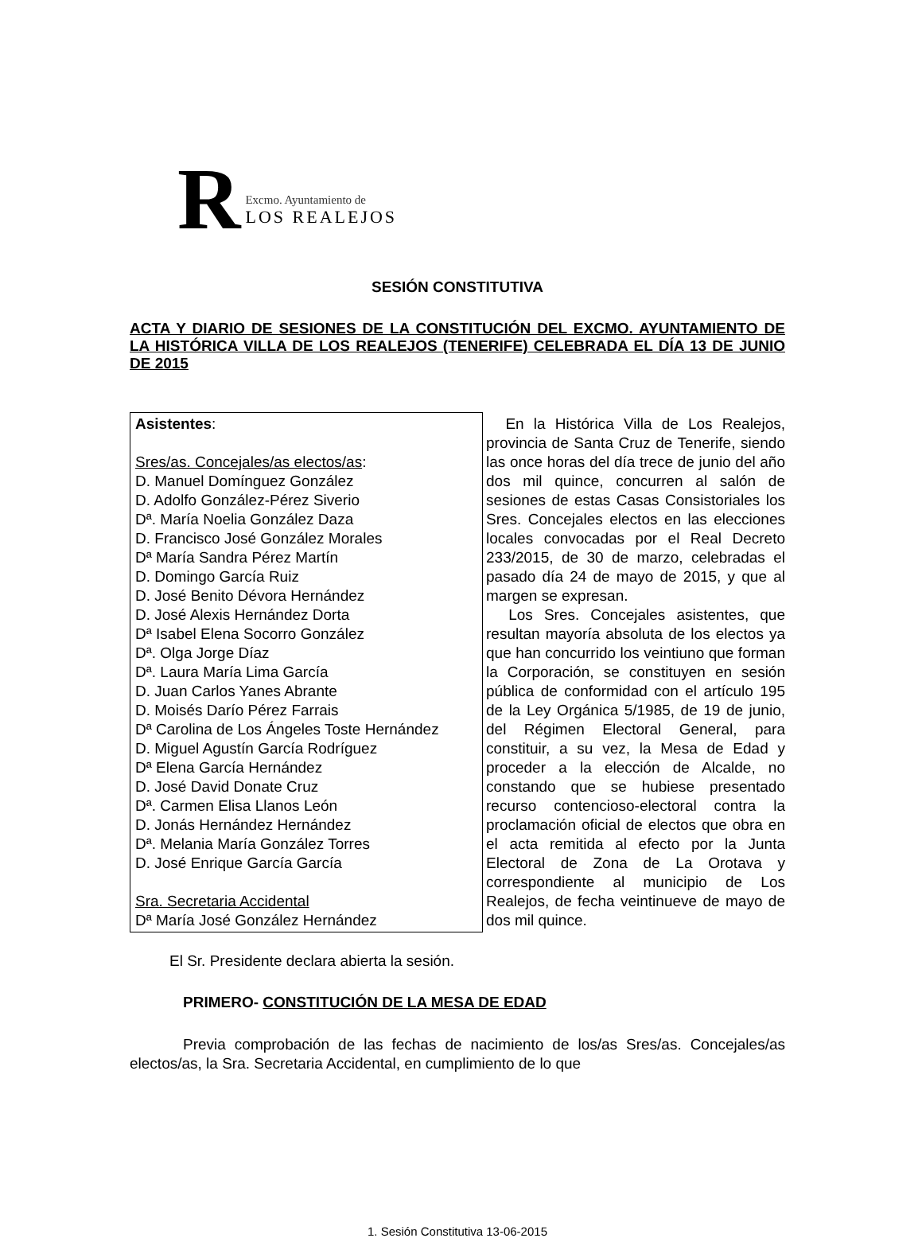R
Excmo. Ayuntamiento de
LOS REALEJOS
SESIÓN CONSTITUTIVA
ACTA Y DIARIO DE SESIONES DE LA CONSTITUCIÓN DEL EXCMO. AYUNTAMIENTO DE LA HISTÓRICA VILLA DE LOS REALEJOS (TENERIFE) CELEBRADA EL DÍA 13 DE JUNIO DE 2015
| Asistentes : Sres/as. Concejales/as electos/as : D. Manuel Domínguez González D. Adolfo González-Pérez Siverio Dª. María Noelia González Daza D. Francisco José González Morales Dª María Sandra Pérez Martín D. Domingo García Ruiz D. José Benito Dévora Hernández D. José Alexis Hernández Dorta Dª Isabel Elena Socorro González Dª. Olga Jorge Díaz Dª. Laura María Lima García D. Juan Carlos Yanes Abrante D. Moisés Darío Pérez Farrais Dª Carolina de Los Ángeles Toste Hernández D. Miguel Agustín García Rodríguez Dª Elena García Hernández D. José David Donate Cruz Dª. Carmen Elisa Llanos León D. Jonás Hernández Hernández Dª. Melania María González Torres D. José Enrique García García Sra. Secretaria Accidental Dª María José González Hernández | En la Histórica Villa de Los Realejos, provincia de Santa Cruz de Tenerife, siendo las once horas del día trece de junio del año dos mil quince, concurren al salón de sesiones de estas Casas Consistoriales los Sres. Concejales electos en las elecciones locales convocadas por el Real Decreto 233/2015, de 30 de marzo, celebradas el pasado día 24 de mayo de 2015, y que al margen se expresan. Los Sres. Concejales asistentes, que resultan mayoría absoluta de los electos ya que han concurrido los veintiuno que forman la Corporación, se constituyen en sesión pública de conformidad con el artículo 195 de la Ley Orgánica 5/1985, de 19 de junio, del Régimen Electoral General, para constituir, a su vez, la Mesa de Edad y proceder a la elección de Alcalde, no constando que se hubiese presentado recurso contencioso-electoral contra la proclamación oficial de electos que obra en el acta remitida al efecto por la Junta Electoral de Zona de La Orotava y correspondiente al municipio de Los Realejos, de fecha veintinueve de mayo de dos mil quince. |
El Sr. Presidente declara abierta la sesión.
PRIMERO- CONSTITUCIÓN DE LA MESA DE EDAD
Previa comprobación de las fechas de nacimiento de los/as Sres/as. Concejales/as electos/as, la Sra. Secretaria Accidental, en cumplimiento de lo que
1. Sesión Constitutiva 13-06-2015